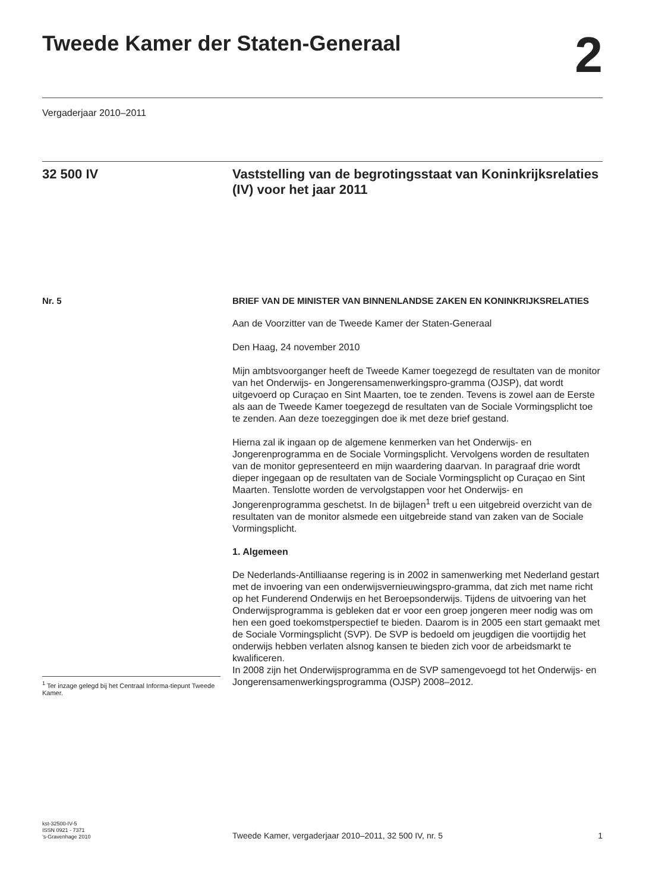Tweede Kamer der Staten-Generaal
2
Vergaderjaar 2010–2011
32 500 IV
Vaststelling van de begrotingsstaat van Koninkrijksrelaties (IV) voor het jaar 2011
Nr. 5 BRIEF VAN DE MINISTER VAN BINNENLANDSE ZAKEN EN KONINKRIJKSRELATIES
Aan de Voorzitter van de Tweede Kamer der Staten-Generaal
Den Haag, 24 november 2010
Mijn ambtsvoorganger heeft de Tweede Kamer toegezegd de resultaten van de monitor van het Onderwijs- en Jongerensamenwerkingspro-gramma (OJSP), dat wordt uitgevoerd op Curaçao en Sint Maarten, toe te zenden. Tevens is zowel aan de Eerste als aan de Tweede Kamer toegezegd de resultaten van de Sociale Vormingsplicht toe te zenden. Aan deze toezeggingen doe ik met deze brief gestand.
Hierna zal ik ingaan op de algemene kenmerken van het Onderwijs- en Jongerenprogramma en de Sociale Vormingsplicht. Vervolgens worden de resultaten van de monitor gepresenteerd en mijn waardering daarvan. In paragraaf drie wordt dieper ingegaan op de resultaten van de Sociale Vormingsplicht op Curaçao en Sint Maarten. Tenslotte worden de vervolgstappen voor het Onderwijs- en Jongerenprogramma geschetst. In de bijlagen<sup>1</sup> treft u een uitgebreid overzicht van de resultaten van de monitor alsmede een uitgebreide stand van zaken van de Sociale Vormingsplicht.
1. Algemeen
De Nederlands-Antilliaanse regering is in 2002 in samenwerking met Nederland gestart met de invoering van een onderwijsvernieuwingspro-gramma, dat zich met name richt op het Funderend Onderwijs en het Beroepsonderwijs. Tijdens de uitvoering van het Onderwijsprogramma is gebleken dat er voor een groep jongeren meer nodig was om hen een goed toekomstperspectief te bieden. Daarom is in 2005 een start gemaakt met de Sociale Vormingsplicht (SVP). De SVP is bedoeld om jeugdigen die voortijdig het onderwijs hebben verlaten alsnog kansen te bieden zich voor de arbeidsmarkt te kwalificeren.
In 2008 zijn het Onderwijsprogramma en de SVP samengevoegd tot het Onderwijs- en Jongerensamenwerkingsprogramma (OJSP) 2008–2012.
<sup>1</sup> Ter inzage gelegd bij het Centraal Informa-tiepunt Tweede Kamer.
kst-32500-IV-5
ISSN 0921 - 7371
’s-Gravenhage 2010
Tweede Kamer, vergaderjaar 2010–2011, 32 500 IV, nr. 5
1